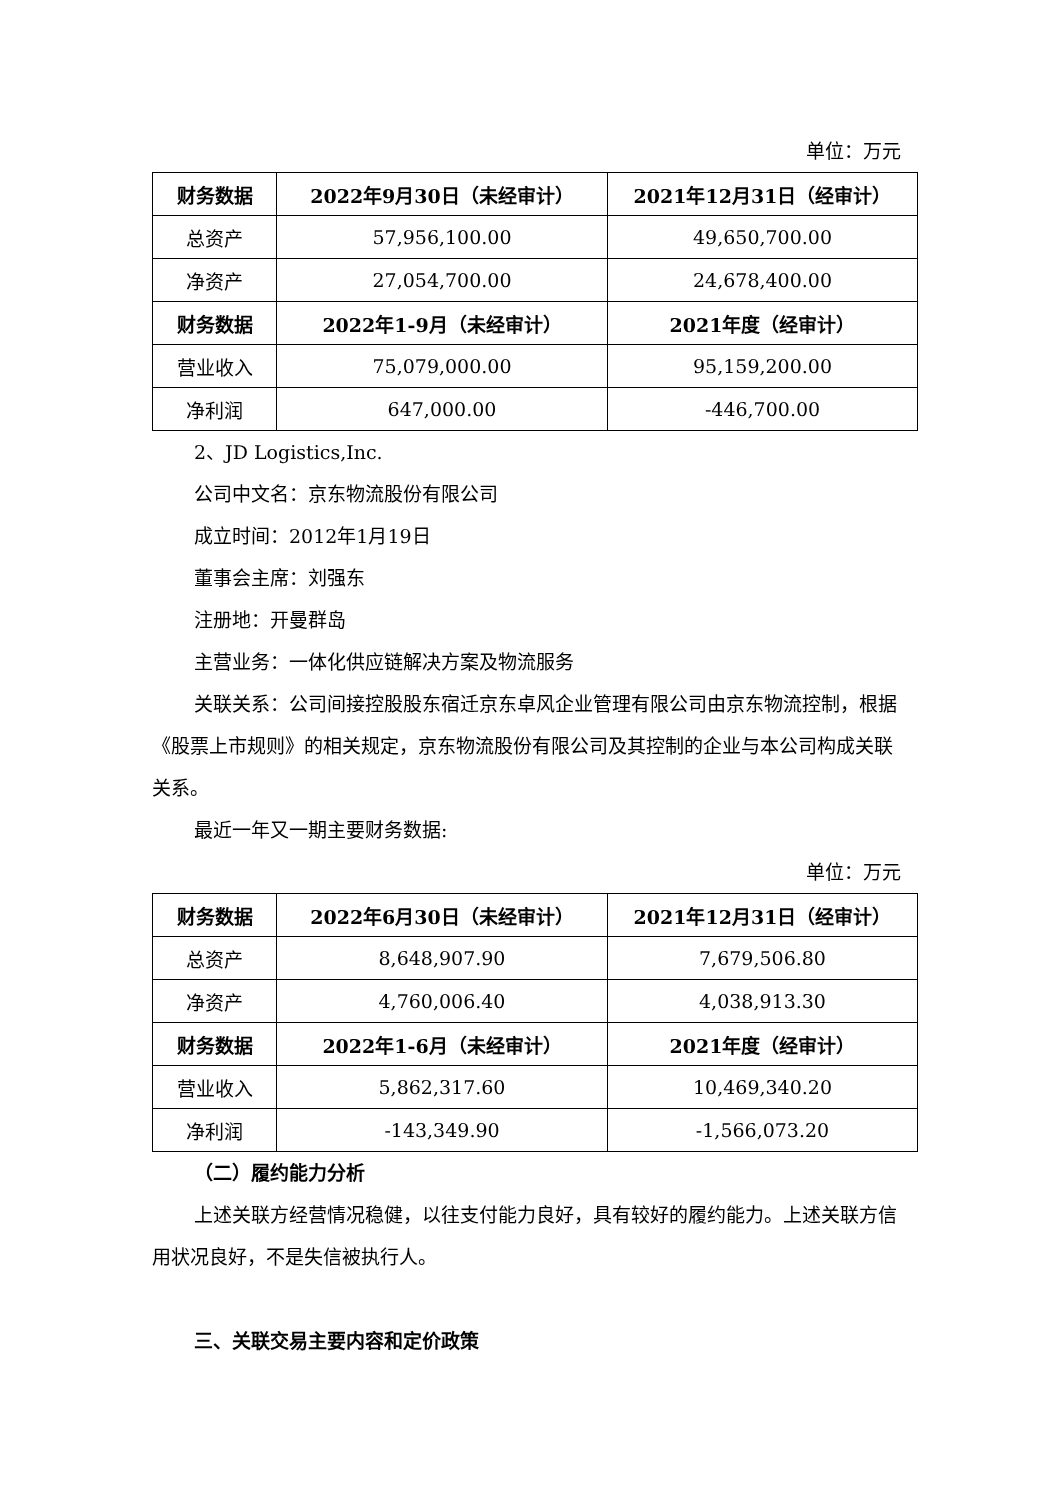单位：万元
| 财务数据 | 2022年9月30日（未经审计） | 2021年12月31日（经审计） |
| --- | --- | --- |
| 总资产 | 57,956,100.00 | 49,650,700.00 |
| 净资产 | 27,054,700.00 | 24,678,400.00 |
| 财务数据 | 2022年1-9月（未经审计） | 2021年度（经审计） |
| 营业收入 | 75,079,000.00 | 95,159,200.00 |
| 净利润 | 647,000.00 | -446,700.00 |
2、JD Logistics,Inc.
公司中文名：京东物流股份有限公司
成立时间：2012年1月19日
董事会主席：刘强东
注册地：开曼群岛
主营业务：一体化供应链解决方案及物流服务
关联关系：公司间接控股股东宿迁京东卓风企业管理有限公司由京东物流控制，根据《股票上市规则》的相关规定，京东物流股份有限公司及其控制的企业与本公司构成关联关系。
最近一年又一期主要财务数据:
单位：万元
| 财务数据 | 2022年6月30日（未经审计） | 2021年12月31日（经审计） |
| --- | --- | --- |
| 总资产 | 8,648,907.90 | 7,679,506.80 |
| 净资产 | 4,760,006.40 | 4,038,913.30 |
| 财务数据 | 2022年1-6月（未经审计） | 2021年度（经审计） |
| 营业收入 | 5,862,317.60 | 10,469,340.20 |
| 净利润 | -143,349.90 | -1,566,073.20 |
（二）履约能力分析
上述关联方经营情况稳健，以往支付能力良好，具有较好的履约能力。上述关联方信用状况良好，不是失信被执行人。
三、关联交易主要内容和定价政策